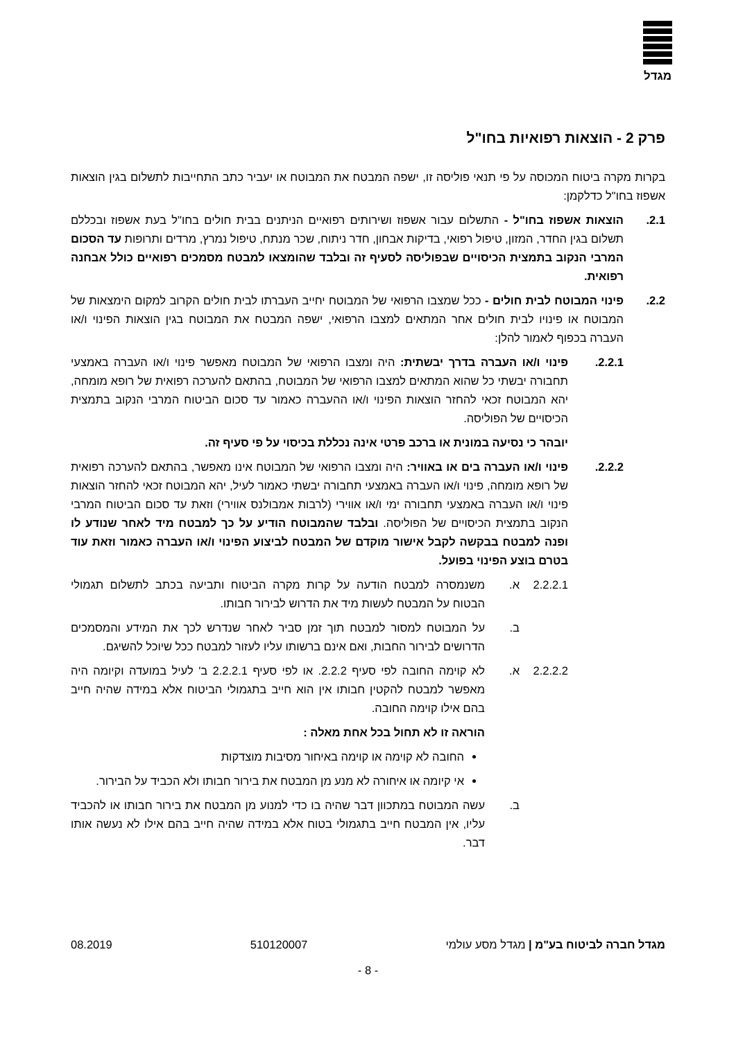מגדל
פרק 2 - הוצאות רפואיות בחו"ל
בקרות מקרה ביטוח המכוסה על פי תנאי פוליסה זו, ישפה המבטח את המבוטח או יעביר כתב התחייבות לתשלום בגין הוצאות אשפוז בחו"ל כדלקמן:
2.1. הוצאות אשפוז בחו"ל - התשלום עבור אשפוז ושירותים רפואיים הניתנים בבית חולים בחו"ל בעת אשפוז ובכללם תשלום בגין החדר, המזון, טיפול רפואי, בדיקות אבחון, חדר ניתוח, שכר מנתח, טיפול נמרץ, מרדים ותרופות עד הסכום המרבי הנקוב בתמצית הכיסויים שבפוליסה לסעיף זה ובלבד שהומצאו למבטח מסמכים רפואיים כולל אבחנה רפואית.
2.2. פינוי המבוטח לבית חולים - ככל שמצבו הרפואי של המבוטח יחייב העברתו לבית חולים הקרוב למקום הימצאות של המבוטח או פינויו לבית חולים אחר המתאים למצבו הרפואי, ישפה המבטח את המבוטח בגין הוצאות הפינוי ו/או העברה בכפוף לאמור להלן:
2.2.1. פינוי ו/או העברה בדרך יבשתית: היה ומצבו הרפואי של המבוטח מאפשר פינוי ו/או העברה באמצעי תחבורה יבשתי כל שהוא המתאים למצבו הרפואי של המבוטח, בהתאם להערכה רפואית של רופא מומחה, יהא המבוטח זכאי להחזר הוצאות הפינוי ו/או ההעברה כאמור עד סכום הביטוח המרבי הנקוב בתמצית הכיסויים של הפוליסה.
יובהר כי נסיעה במונית או ברכב פרטי אינה נכללת בכיסוי על פי סעיף זה.
2.2.2. פינוי ו/או העברה בים או באוויר: היה ומצבו הרפואי של המבוטח אינו מאפשר, בהתאם להערכה רפואית של רופא מומחה, פינוי ו/או העברה באמצעי תחבורה יבשתי כאמור לעיל, יהא המבוטח זכאי להחזר הוצאות פינוי ו/או העברה באמצעי תחבורה ימי ו/או אווירי (לרבות אמבולנס אווירי) וזאת עד סכום הביטוח המרבי הנקוב בתמצית הכיסויים של הפוליסה. ובלבד שהמבוטח הודיע על כך למבטח מיד לאחר שנודע לו ופנה למבטח בבקשה לקבל אישור מוקדם של המבטח לביצוע הפינוי ו/או העברה כאמור וזאת עוד בטרם בוצע הפינוי בפועל.
2.2.2.1 א. משנמסרה למבטח הודעה על קרות מקרה הביטוח ותביעה בכתב לתשלום תגמולי הבטוח על המבטח לעשות מיד את הדרוש לבירור חבותו.
ב. על המבוטח למסור למבטח תוך זמן סביר לאחר שנדרש לכך את המידע והמסמכים הדרושים לבירור החבות, ואם אינם ברשותו עליו לעזור למבטח ככל שיוכל להשיגם.
2.2.2.2 א. לא קוימה החובה לפי סעיף 2.2.2. או לפי סעיף 2.2.2.1 ב' לעיל במועדה וקיומה היה מאפשר למבטח להקטין חבותו אין הוא חייב בתגמולי הביטוח אלא במידה שהיה חייב בהם אילו קוימה החובה.
הוראה זו לא תחול בכל אחת מאלה :
החובה לא קוימה או קוימה באיחור מסיבות מוצדקות
אי קיומה או איחורה לא מנע מן המבטח את בירור חבותו ולא הכביד על הבירור.
ב. עשה המבוטח במתכוון דבר שהיה בו כדי למנוע מן המבטח את בירור חבותו או להכביד עליו, אין המבטח חייב בתגמולי בטוח אלא במידה שהיה חייב בהם אילו לא נעשה אותו דבר.
מגדל חברה לביטוח בע"מ | מגדל מסע עולמי 510120007 08.2019
- 8 -